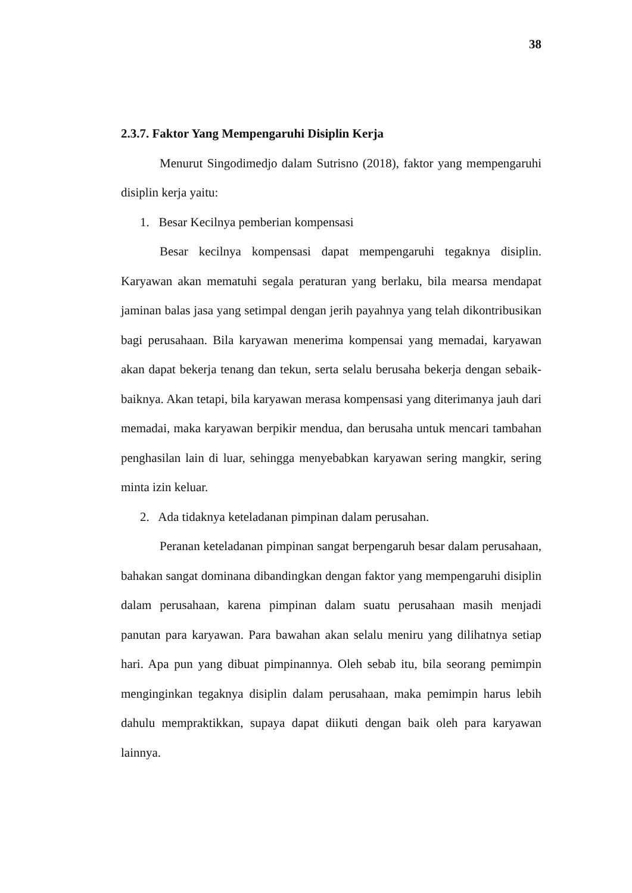38
2.3.7. Faktor Yang Mempengaruhi Disiplin Kerja
Menurut Singodimedjo dalam Sutrisno (2018), faktor yang mempengaruhi disiplin kerja yaitu:
1. Besar Kecilnya pemberian kompensasi
Besar kecilnya kompensasi dapat mempengaruhi tegaknya disiplin. Karyawan akan mematuhi segala peraturan yang berlaku, bila mearsa mendapat jaminan balas jasa yang setimpal dengan jerih payahnya yang telah dikontribusikan bagi perusahaan. Bila karyawan menerima kompensai yang memadai, karyawan akan dapat bekerja tenang dan tekun, serta selalu berusaha bekerja dengan sebaik-baiknya. Akan tetapi, bila karyawan merasa kompensasi yang diterimanya jauh dari memadai, maka karyawan berpikir mendua, dan berusaha untuk mencari tambahan penghasilan lain di luar, sehingga menyebabkan karyawan sering mangkir, sering minta izin keluar.
2. Ada tidaknya keteladanan pimpinan dalam perusahan.
Peranan keteladanan pimpinan sangat berpengaruh besar dalam perusahaan, bahakan sangat dominana dibandingkan dengan faktor yang mempengaruhi disiplin dalam perusahaan, karena pimpinan dalam suatu perusahaan masih menjadi panutan para karyawan. Para bawahan akan selalu meniru yang dilihatnya setiap hari. Apa pun yang dibuat pimpinannya. Oleh sebab itu, bila seorang pemimpin menginginkan tegaknya disiplin dalam perusahaan, maka pemimpin harus lebih dahulu mempraktikkan, supaya dapat diikuti dengan baik oleh para karyawan lainnya.